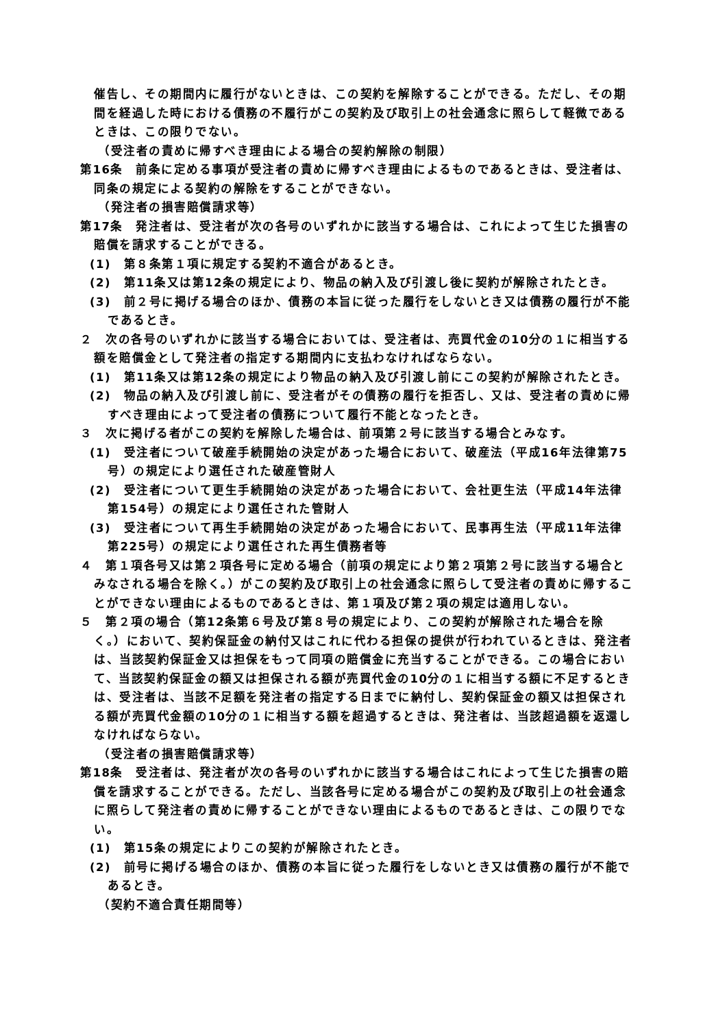催告し、その期間内に履行がないときは、この契約を解除することができる。ただし、その期間を経過した時における債務の不履行がこの契約及び取引上の社会通念に照らして軽微であるときは、この限りでない。
（受注者の責めに帰すべき理由による場合の契約解除の制限）
第16条　前条に定める事項が受注者の責めに帰すべき理由によるものであるときは、受注者は、同条の規定による契約の解除をすることができない。
（発注者の損害賠償請求等）
第17条　発注者は、受注者が次の各号のいずれかに該当する場合は、これによって生じた損害の賠償を請求することができる。
(1)　第８条第１項に規定する契約不適合があるとき。
(2)　第11条又は第12条の規定により、物品の納入及び引渡し後に契約が解除されたとき。
(3)　前２号に掲げる場合のほか、債務の本旨に従った履行をしないとき又は債務の履行が不能であるとき。
２　次の各号のいずれかに該当する場合においては、受注者は、売買代金の10分の１に相当する額を賠償金として発注者の指定する期間内に支払わなければならない。
(1)　第11条又は第12条の規定により物品の納入及び引渡し前にこの契約が解除されたとき。
(2)　物品の納入及び引渡し前に、受注者がその債務の履行を拒否し、又は、受注者の責めに帰すべき理由によって受注者の債務について履行不能となったとき。
３　次に掲げる者がこの契約を解除した場合は、前項第２号に該当する場合とみなす。
(1)　受注者について破産手続開始の決定があった場合において、破産法（平成16年法律第75号）の規定により選任された破産管財人
(2)　受注者について更生手続開始の決定があった場合において、会社更生法（平成14年法律第154号）の規定により選任された管財人
(3)　受注者について再生手続開始の決定があった場合において、民事再生法（平成11年法律第225号）の規定により選任された再生債務者等
４　第１項各号又は第２項各号に定める場合（前項の規定により第２項第２号に該当する場合とみなされる場合を除く。）がこの契約及び取引上の社会通念に照らして受注者の責めに帰することができない理由によるものであるときは、第１項及び第２項の規定は適用しない。
５　第２項の場合（第12条第６号及び第８号の規定により、この契約が解除された場合を除く。）において、契約保証金の納付又はこれに代わる担保の提供が行われているときは、発注者は、当該契約保証金又は担保をもって同項の賠償金に充当することができる。この場合において、当該契約保証金の額又は担保される額が売買代金の10分の１に相当する額に不足するときは、受注者は、当該不足額を発注者の指定する日までに納付し、契約保証金の額又は担保される額が売買代金額の10分の１に相当する額を超過するときは、発注者は、当該超過額を返還しなければならない。
（受注者の損害賠償請求等）
第18条　受注者は、発注者が次の各号のいずれかに該当する場合はこれによって生じた損害の賠償を請求することができる。ただし、当該各号に定める場合がこの契約及び取引上の社会通念に照らして発注者の責めに帰することができない理由によるものであるときは、この限りでない。
(1)　第15条の規定によりこの契約が解除されたとき。
(2)　前号に掲げる場合のほか、債務の本旨に従った履行をしないとき又は債務の履行が不能であるとき。
（契約不適合責任期間等）